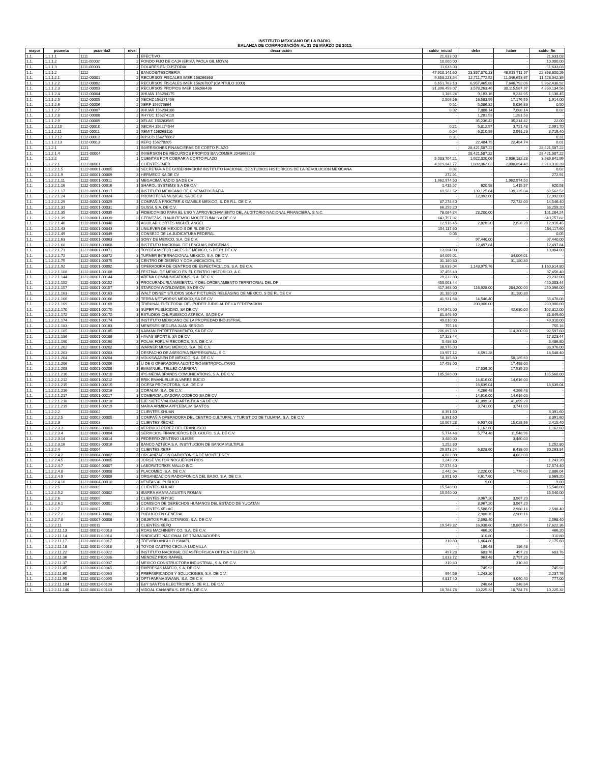INSTITUTO MEXICANO DE LA RADIO.
BALANZA DE COMPROBACIÓN AL 31 DE MARZO DE 2013.
| mayor | pcuenta | pcuenta2 | nivel | descripción | saldo_inicial | debe | haber | saldo_fin |
| --- | --- | --- | --- | --- | --- | --- | --- | --- |
| 1.1. | 1.1.1.1 | 1111 | 1 | EFECTIVO | 21,633.03 | - | - | 21,633.03 |
| 1.1. | 1.1.1.2 | 1111-00002 | 2 | FONDO FIJO DE CAJA (ERIKA PAOLA GIL MOYA) | 10,000.00 | - | - | 10,000.00 |
| 1.1. | 1.1.1.3 | 1111-00003 | 2 | DOLARES EN CUSTODIA | 11,633.03 | - | - | 11,633.03 |
| 1.1. | 1.1.1.2 | 1112 | 1 | BANCOS/TESORERIA | 47,910,141.60 | 23,357,370.23 | 48,913,711.57 | 22,353,800.26 |
| 1.1. | 1.1.1.2.1 | 1112-00001 | 2 | RECURSOS FISCALES IMER 156266363 | 9,858,223.54 | 12,711,772.52 | 11,046,653.67 | 11,523,342.39 |
| 1.1. | 1.1.1.2.2 | 1112-00002 | 2 | RECURSOS FISCALES IMER 156267807 (CAPITULO 1000) | 6,651,763.10 | 6,957,465.88 | 7,646,792.06 | 5,962,436.92 |
| 1.1. | 1.1.1.2.3 | 1112-00003 | 2 | RECURSOS PROPIOS IMER 156266436 | 31,396,459.07 | 3,578,263.46 | 30,115,587.97 | 4,859,134.56 |
| 1.1. | 1.1.1.2.4 | 1112-00004 | 2 | XHUAN 156284175 | 1,188.24 | 9,183.16 | 9,232.95 | 1,138.45 |
| 1.1. | 1.1.1.2.5 | 1112-00005 | 2 | XECHZ 156271456 | 2,506.56 | 16,583.99 | 17,176.55 | 1,914.00 |
| 1.1. | 1.1.1.2.6 | 1112-00006 | 2 | XERF 156275664 | 0.51 | 5,086.82 | 5,086.83 | 0.50 |
| 1.1. | 1.1.1.2.7 | 1112-00007 | 2 | XHUAR 156284108 | 0.02 | 7,888.14 | 7,888.14 | 0.02 |
| 1.1. | 1.1.1.2.8 | 1112-00008 | 2 | XHYUC 156274110 | - | 1,281.53 | 1,281.53 | - |
| 1.1. | 1.1.1.2.9 | 1112-00009 | 2 | XELAC 156283985 | - | 35,236.42 | 35,214.42 | 22.00 |
| 1.1. | 1.1.1.2.10 | 1112-00010 | 2 | XECAH 156274544 | 0.21 | 5,812.97 | 3,721.48 | 2,091.70 |
| 1.1. | 1.1.1.2.11 | 1112-00011 | 2 | XEMIT 156268110 | 0.04 | 6,310.59 | 2,591.23 | 3,719.40 |
| 1.1. | 1.1.1.2.12 | 1112-00012 | 2 | XHSCO 156276067 | 0.31 | - | - | 0.31 |
| 1.1. | 1.1.1.2.13 | 1112-00013 | 2 | XEFQ 156278205 | - | 22,484.75 | 22,484.74 | 0.01 |
| 1.1. | 1.1.2.1 | 1121 | 1 | INVERSIONES FINANCIERAS DE CORTO PLAZO | - | 28,421,587.22 | - | 28,421,587.22 |
| 1.1. | 1.1.2.1.4 | 1121-00004 | 2 | INVERSION DE RECURSOS PROPIOS BANCOMER 2043668258 | - | 28,421,587.22 | - | 28,421,587.22 |
| 1.1. | 1.1.2.2 | 1122 | 1 | CUENTAS POR COBRAR A CORTO PLAZO | 5,003,704.21 | 1,922,320.06 | 2,936,182.28 | 3,989,841.99 |
| 1.1. | 1.1.2.2.1 | 1122-00001 | 2 | CLIENTES IMER | 4,919,842.77 | 1,882,062.02 | 2,888,894.40 | 3,913,010.39 |
| 1.1. | 1.1.2.2.1.5 | 1122-00001-00005 | 3 | SECRETARIA DE GOBERNACION/ INSTITUTO NACIONAL DE STUDIOS HISTORICOS DE LA REVOLUCION MEXICANA | 0.02 | - | - | 0.02 |
| 1.1. | 1.1.2.2.1.9 | 1122-00001-00009 | 3 | HERMECO SA DE CV | 272.91 | - | - | 272.91 |
| 1.1. | 1.1.2.2.1.11 | 1122-00001-00011 | 3 | MEGACIMA RADIO SA DE CV | 1,962,974.50 | - | 1,962,974.50 | - |
| 1.1. | 1.1.2.2.1.16 | 1122-00001-00016 | 3 | SHAROL SYSTEMS S.A DE C.V | 1,415.57 | 620.58 | 1,415.57 | 620.58 |
| 1.1. | 1.1.2.2.1.17 | 1122-00001-00017 | 3 | INSTITUTO MEXICANO DE CINEMATOGRAFIA | 69,562.52 | 139,125.04 | 139,125.04 | 69,562.52 |
| 1.1. | 1.1.2.2.1.24 | 1122-00001-00024 | 3 | PROMOTORA MUSICAL SA DE CV | - | 12,992.00 | - | 12,992.00 |
| 1.1. | 1.1.2.2.1.29 | 1122-00001-00029 | 3 | COMPAÑIA PROCTER & GAMBLE MEXICO, S. DE R.L. DE C.V. | 87,278.40 | - | 72,732.00 | 14,546.40 |
| 1.1. | 1.1.2.2.1.31 | 1122-00001-00031 | 3 | GUSSI, S.A. DE C.V. | 66,259.20 | - | - | 66,259.20 |
| 1.1. | 1.1.2.2.1.35 | 1122-00001-00035 | 3 | FIDEICOMISO PARA EL USO Y APROVECHAMIENTO DEL AUDITORIO NACIONAL FINANCIERA, S.N.C. | 78,084.24 | 23,200.00 | - | 101,284.24 |
| 1.1. | 1.1.2.2.1.39 | 1122-00001-00039 | 3 | CERVEZAS CUAUHTEMOC MOCTEZUMA S.A DE C.V | 643,757.82 | - | - | 643,757.82 |
| 1.1. | 1.1.2.2.1.40 | 1122-00001-00040 | 3 | AGUILAR CORTES MIGUEL ANGEL | 12,916.45 | 2,828.20 | 2,828.20 | 12,916.45 |
| 1.1. | 1.1.2.2.1.43 | 1122-00001-00043 | 3 | UNILEVER DE MEXICO S DE RL DE CV | 154,117.60 | - | - | 154,117.60 |
| 1.1. | 1.1.2.2.1.49 | 1122-00001-00049 | 3 | CONSEJO DE LA JUDICATURA FEDERAL | 0.05 | - | - | 0.05 |
| 1.1. | 1.1.2.2.1.63 | 1122-00001-00063 | 3 | SONY DE MEXICO, S.A. DE C.V. | - | 97,440.00 | - | 97,440.00 |
| 1.1. | 1.1.2.2.1.68 | 1122-00001-00068 | 3 | INSTITUTO NACIONAL DE LENGUAS INDIGENAS | - | 12,497.84 | - | 12,497.84 |
| 1.1. | 1.1.2.2.1.71 | 1122-00001-00071 | 3 | TOYOTA MOTOR SALES DE MEXICO, S DE RL DE CV | 13,804.00 | - | - | 13,804.00 |
| 1.1. | 1.1.2.2.1.72 | 1122-00001-00072 | 3 | TURNER INTERNACIONAL MEXICO, S.A. DE C.V. | 34,006.01 | - | 34,006.01 | - |
| 1.1. | 1.1.2.2.1.75 | 1122-00001-00075 | 3 | CENTRO DE DISEÑO Y COMUNICACION, SC | 31,180.80 | - | 31,180.80 | - |
| 1.1. | 1.1.2.2.1.92 | 1122-00001-00092 | 3 | OPERADORA DE CENTROS DE ESPECTACULOS, S.A. DE C.V. | 16,639.04 | 1,143,975.76 | - | 1,160,614.80 |
| 1.1. | 1.1.2.2.1.108 | 1122-00001-00108 | 3 | FESTIVAL DE MEXICO EN EL CENTRO HISTORICO, A.C. | 37,456.40 | - | - | 37,456.40 |
| 1.1. | 1.1.2.2.1.144 | 1122-00001-00144 | 3 | ARENA COMMUNICATIONS, S.A. DE C.V. | 29,232.00 | - | - | 29,232.00 |
| 1.1. | 1.1.2.2.1.152 | 1122-00001-00152 | 3 | PROCURADURIA AMBIENTAL Y DEL ORDENAMIENTO TERRITORIAL DEL DF | 450,003.44 | - | - | 450,003.44 |
| 1.1. | 1.1.2.2.1.157 | 1122-00001-00157 | 3 | STARCOM WORLDWIDE, SA DE CV | 417,368.00 | 116,928.00 | 284,200.00 | 250,096.00 |
| 1.1. | 1.1.2.2.1.163 | 1122-00001-00163 | 3 | WALT DISNEY STUDIOS SONY PICTURES RELEASING DE MEXICO, S DE RL DE CV | 31,180.80 | - | 31,180.80 | - |
| 1.1. | 1.1.2.2.1.166 | 1122-00001-00166 | 3 | TERRA NETWORKS MEXICO, SA DE CV | 41,931.68 | 14,546.40 | - | 56,478.08 |
| 1.1. | 1.1.2.2.1.169 | 1122-00001-00169 | 3 | TRIBUNAL ELECTORAL DEL PODER JUDICIAL DE LA FEDERACION | - | 200,000.00 | - | 200,000.00 |
| 1.1. | 1.1.2.2.1.170 | 1122-00001-00170 | 3 | SUPER PUBLICIDAD, SA DE CV | 144,942.00 | - | 42,630.00 | 102,312.00 |
| 1.1. | 1.1.2.2.1.172 | 1122-00001-00172 | 3 | ESTUDIOS CHURUBISCO AZRECA, SA DE CV | 81,849.60 | - | - | 81,849.60 |
| 1.1. | 1.1.2.2.1.174 | 1122-00001-00174 | 3 | INSTITUTO MEXICANO DE LA PROPIEDAD INDUSTRIAL | 49,010.00 | - | - | 49,010.00 |
| 1.1. | 1.1.2.2.1.183 | 1122-00001-00183 | 3 | MENESES SEGURA JUAN SERGIO | 755.16 | - | - | 755.16 |
| 1.1. | 1.1.2.2.1.185 | 1122-00001-00185 | 3 | KAIMAN ENTRETENIMIENTO, SA DE CV | 206,897.60 | - | 114,300.00 | 92,597.60 |
| 1.1. | 1.1.2.2.1.186 | 1122-00001-00186 | 3 | HAVAS SPORTS, SA DE CV | 17,323.44 | - | - | 17,323.44 |
| 1.1. | 1.1.2.2.1.190 | 1122-00001-00190 | 3 | POLAK FORUM RECORDS, S.A. DE C.V. | 5,486.80 | - | - | 5,486.80 |
| 1.1. | 1.1.2.2.1.202 | 1122-00001-00202 | 3 | WARNER MUSIC MEXICO, S.A. DE C.V. | 38,976.00 | - | - | 38,976.00 |
| 1.1. | 1.1.2.2.1.203 | 1122-00001-00203 | 3 | DESPACHO DE ASESORIA EMPRESARIAL, S.C. | 13,957.12 | 4,591.28 | - | 18,548.40 |
| 1.1. | 1.1.2.2.1.204 | 1122-00001-00204 | 3 | VOLKSWAGEN DE MEXICO, S.A. DE C.V. | 58,185.60 | - | 58,185.60 | - |
| 1.1. | 1.1.2.2.1.206 | 1122-00001-00206 | 3 | U DE G OPERADORA AUDITORIO METROPOLITANO | 17,458.00 | - | 17,458.00 | - |
| 1.1. | 1.1.2.2.1.208 | 1122-00001-00208 | 3 | EMMANUEL TELLEZ CABRERA | - | 17,539.20 | 17,539.20 | - |
| 1.1. | 1.1.2.2.1.210 | 1122-00001-00210 | 3 | IPG MEDIA BRANDS COMUNICATIONS, S.A. DE C.V. | 105,560.00 | - | - | 105,560.00 |
| 1.1. | 1.1.2.2.1.212 | 1122-00001-00212 | 3 | ERIK EMANUELLE ALVAREZ BUCIO | - | 14,616.00 | 14,616.00 | - |
| 1.1. | 1.1.2.2.1.215 | 1122-00001-00215 | 3 | OCESA PROMOTORA, S.A. DE C.V | - | 16,639.04 | - | 16,639.04 |
| 1.1. | 1.1.2.2.1.216 | 1122-00001-00216 | 3 | CORALIM, S.A. DE C.V. | - | 4,266.48 | 4,266.48 | - |
| 1.1. | 1.1.2.2.1.217 | 1122-00001-00217 | 3 | COMERCIALIZADORA CODECO SA DE CV | - | 14,616.00 | 14,616.00 | - |
| 1.1. | 1.1.2.2.1.218 | 1122-00001-00218 | 3 | EJE SIETE VIALIDAD ARTISTICA SA DE CV | - | 41,899.20 | 41,899.20 | - |
| 1.1. | 1.1.2.2.1.219 | 1122-00001-00219 | 3 | MARIA ARMIDA APPLEBAUM SANTOS | - | 3,741.00 | 3,741.00 | - |
| 1.1. | 1.1.2.2.2 | 1122-00002 | 2 | CLIENTES XHUAN | 8,391.60 | - | - | 8,391.60 |
| 1.1. | 1.1.2.2.2.5 | 1122-00002-00005 | 3 | COMPAÑÍA OPERADORA DEL CENTRO CULTURAL Y TURISTICO DE TIJUANA, S.A. DE C.V. | 8,391.60 | - | - | 8,391.60 |
| 1.1. | 1.1.2.2.3 | 1122-00003 | 2 | CLIENTES XECHZ | 10,507.28 | 6,937.08 | 15,028.96 | 2,415.40 |
| 1.1. | 1.1.2.2.3.3 | 1122-00003-00003 | 3 | VERDUGO PEREZ OEL FRANCISCO | - | 1,162.60 | - | 1,162.60 |
| 1.1. | 1.1.2.2.3.4 | 1122-00003-00004 | 3 | SERVICIOS FINANCIEROS DEL GOLFO, S.A. DE C.V. | 5,774.48 | 5,774.48 | 11,548.96 | - |
| 1.1. | 1.1.2.2.3.14 | 1122-00003-00014 | 3 | PEDRERO ZENTENO ULISES | 3,480.00 | - | 3,480.00 | - |
| 1.1. | 1.1.2.2.3.16 | 1122-00003-00016 | 3 | BANCO AZTECA S.A. INSTITUCION DE BANCA MULTIPLE | 1,252.80 | - | - | 1,252.80 |
| 1.1. | 1.1.2.2.4 | 1122-00004 | 2 | CLIENTES XERF | 29,873.24 | 6,828.60 | 6,438.00 | 30,263.84 |
| 1.1. | 1.1.2.2.4.2 | 1122-00004-00002 | 3 | ORGANIZACIÓN RADIOFONICA DE MONTERREY | 4,662.00 | - | 4,662.00 | - |
| 1.1. | 1.1.2.2.4.5 | 1122-00004-00005 | 3 | JORGE VICTOR NOGUERON RIOS | 1,243.20 | - | - | 1,243.20 |
| 1.1. | 1.1.2.2.4.7 | 1122-00004-00007 | 3 | LABORATORIOS MALLO INC. | 17,574.40 | - | - | 17,574.40 |
| 1.1. | 1.1.2.2.4.8 | 1122-00004-00008 | 3 | PLACOMED, S.A. DE C.V. | 2,442.04 | 2,220.00 | 1,776.00 | 2,886.04 |
| 1.1. | 1.1.2.2.4.9 | 1122-00004-00009 | 3 | ORGANIZACION RADIOFONICA DEL BAJIO, S.A. DE C.V. | 3,951.60 | 4,617.60 | - | 8,569.20 |
| 1.1. | 1.1.2.2.4.10 | 1122-00004-00010 | 3 | VENTAS AL PUBLICO | - | 9.00 | - | 9.00 |
| 1.1. | 1.1.2.2.5 | 1122-00005 | 2 | CLIENTES XHUAR | 15,540.00 | - | - | 15,540.00 |
| 1.1. | 1.1.2.2.5.2 | 1122-00005-00002 | 3 | IBARRA AMAYA AGUSTIN ROMAN | 15,540.00 | - | - | 15,540.00 |
| 1.1. | 1.1.2.2.6 | 1122-00006 | 2 | CLIENTES XHYUC | - | 3,967.20 | 3,967.20 | - |
| 1.1. | 1.1.2.2.6.1 | 1122-00006-00001 | 3 | COMISION DE DERECHOS HUMANOS DEL ESTADO DE YUCATAN | - | 3,967.20 | 3,967.20 | - |
| 1.1. | 1.1.2.2.7 | 1122-00007 | 2 | CLIENTES XELAC | - | 5,586.56 | 2,988.16 | 2,598.40 |
| 1.1. | 1.1.2.2.7.2 | 1122-00007-00002 | 3 | PUBLICO EN GENERAL | - | 2,988.16 | 2,988.16 | - |
| 1.1. | 1.1.2.2.7.8 | 1122-00007-00008 | 3 | OBJETOS PUBLICITARIOS, S.A. DE C.V. | - | 2,598.40 | - | 2,598.40 |
| 1.1. | 1.1.2.2.11 | 1122-00011 | 2 | CLIENTES XEFQ | 19,549.32 | 16,938.60 | 18,865.56 | 17,622.36 |
| 1.1. | 1.1.2.2.11.13 | 1122-00011-00013 | 3 | ROAS MACHINERY CO. S.A. DE C.V. | - | 466.20 | - | 466.20 |
| 1.1. | 1.1.2.2.11.14 | 1122-00011-00014 | 3 | SINDICATO NACIONAL DE TRABAJADORES | - | 310.80 | - | 310.80 |
| 1.1. | 1.1.2.2.11.17 | 1122-00011-00017 | 3 | TREVIÑO ANGULO ISMAEL | 310.80 | 1,864.80 | - | 2,175.60 |
| 1.1. | 1.1.2.2.11.18 | 1122-00011-00018 | 3 | TOYOS CASTRO CECILIA LUDMILLA | - | 186.48 | 186.48 | - |
| 1.1. | 1.1.2.2.11.22 | 1122-00011-00022 | 3 | INSTITUTO NACIONAL DE ASTROFISICA OPTICA Y ELECTRICA | 497.28 | 683.76 | 497.28 | 683.76 |
| 1.1. | 1.1.2.2.11.36 | 1122-00011-00036 | 3 | MENDEZ RIOS RAFAEL | 1,833.72 | 963.48 | 2,797.20 | - |
| 1.1. | 1.1.2.2.11.37 | 1122-00011-00037 | 3 | MEXICO CONSTRUCTORA INDUSTRIAL, S.A. DE C.V. | 310.80 | - | 310.80 | - |
| 1.1. | 1.1.2.2.11.45 | 1122-00011-00045 | 3 | EMPRESAS MATCO, S.A. DE C.V. | - | 745.92 | - | 745.92 |
| 1.1. | 1.1.2.2.11.60 | 1122-00011-00060 | 3 | PREFABRICADOS Y SOLUCIONES, S.A. DE C.V. | 994.56 | 1,243.20 | - | 2,237.76 |
| 1.1. | 1.1.2.2.11.95 | 1122-00011-00095 | 3 | OPTI-FARMA SWANN, S.A. DE C.V. | 4,817.40 | - | 4,040.40 | 777.00 |
| 1.1. | 1.1.2.2.11.104 | 1122-00011-00104 | 3 | E&Y SANTOS ELECTRONIC S. DE R.L. DE C.V. | - | 248.64 | 248.64 | - |
| 1.1. | 1.1.2.2.11.140 | 1122-00011-00140 | 3 | VIDOAL CANANEA S. DE R.L. DE C.V. | 10,784.76 | 10,225.32 | 10,784.76 | 10,225.32 |